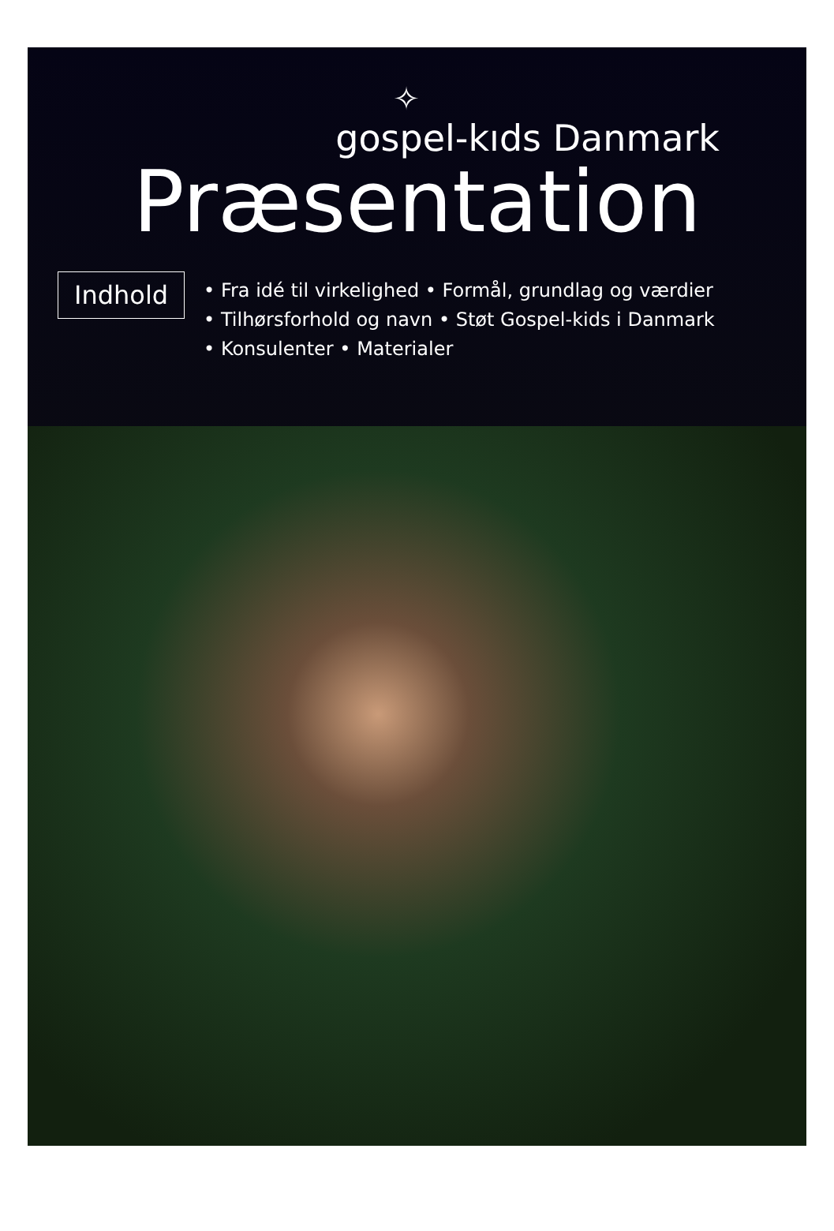✧
gospel-kıds Danmark
Præsentation
Indhold
• Fra idé til virkelighed • Formål, grundlag og værdier
• Tilhørsforhold og navn • Støt Gospel-kids i Danmark
• Konsulenter • Materialer